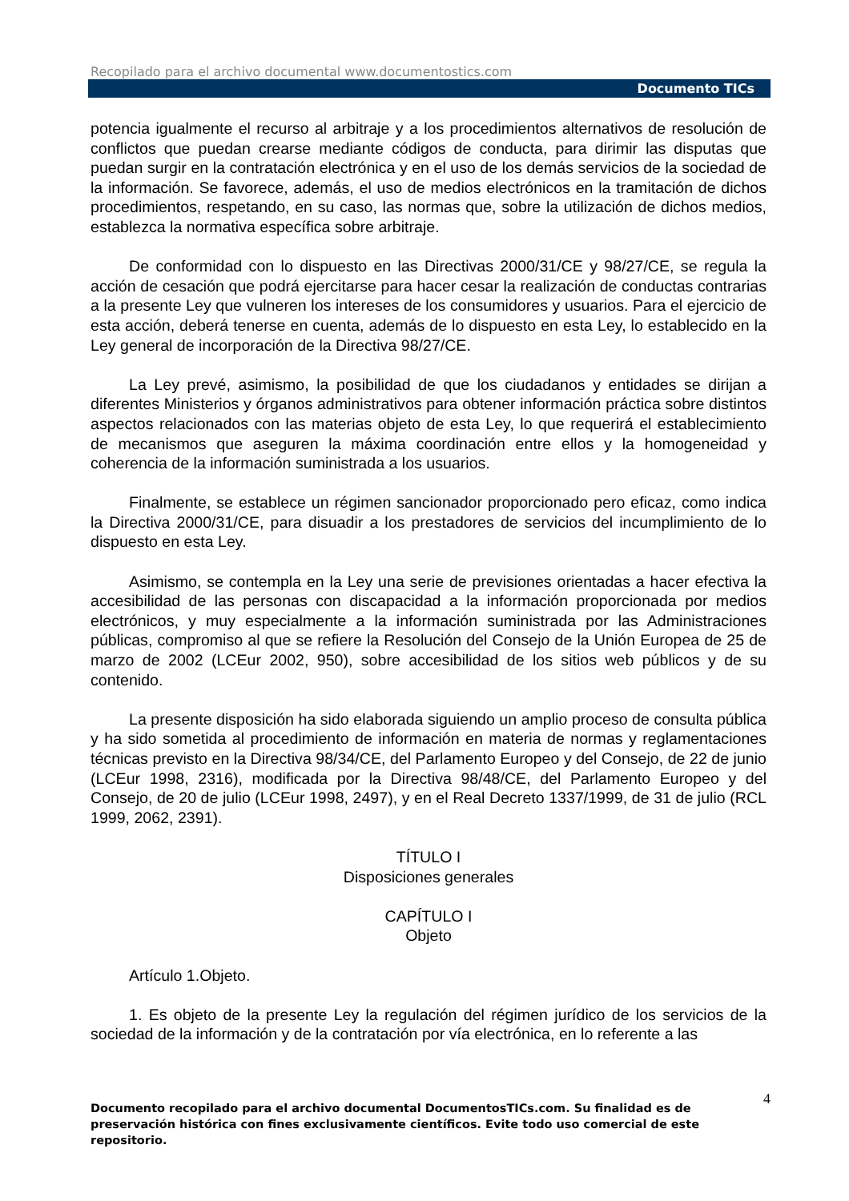Recopilado para el archivo documental www.documentostics.com
Documento TICs
potencia igualmente el recurso al arbitraje y a los procedimientos alternativos de resolución de conflictos que puedan crearse mediante códigos de conducta, para dirimir las disputas que puedan surgir en la contratación electrónica y en el uso de los demás servicios de la sociedad de la información. Se favorece, además, el uso de medios electrónicos en la tramitación de dichos procedimientos, respetando, en su caso, las normas que, sobre la utilización de dichos medios, establezca la normativa específica sobre arbitraje.
De conformidad con lo dispuesto en las Directivas 2000/31/CE y 98/27/CE, se regula la acción de cesación que podrá ejercitarse para hacer cesar la realización de conductas contrarias a la presente Ley que vulneren los intereses de los consumidores y usuarios. Para el ejercicio de esta acción, deberá tenerse en cuenta, además de lo dispuesto en esta Ley, lo establecido en la Ley general de incorporación de la Directiva 98/27/CE.
La Ley prevé, asimismo, la posibilidad de que los ciudadanos y entidades se dirijan a diferentes Ministerios y órganos administrativos para obtener información práctica sobre distintos aspectos relacionados con las materias objeto de esta Ley, lo que requerirá el establecimiento de mecanismos que aseguren la máxima coordinación entre ellos y la homogeneidad y coherencia de la información suministrada a los usuarios.
Finalmente, se establece un régimen sancionador proporcionado pero eficaz, como indica la Directiva 2000/31/CE, para disuadir a los prestadores de servicios del incumplimiento de lo dispuesto en esta Ley.
Asimismo, se contempla en la Ley una serie de previsiones orientadas a hacer efectiva la accesibilidad de las personas con discapacidad a la información proporcionada por medios electrónicos, y muy especialmente a la información suministrada por las Administraciones públicas, compromiso al que se refiere la Resolución del Consejo de la Unión Europea de 25 de marzo de 2002 (LCEur 2002, 950), sobre accesibilidad de los sitios web públicos y de su contenido.
La presente disposición ha sido elaborada siguiendo un amplio proceso de consulta pública y ha sido sometida al procedimiento de información en materia de normas y reglamentaciones técnicas previsto en la Directiva 98/34/CE, del Parlamento Europeo y del Consejo, de 22 de junio (LCEur 1998, 2316), modificada por la Directiva 98/48/CE, del Parlamento Europeo y del Consejo, de 20 de julio (LCEur 1998, 2497), y en el Real Decreto 1337/1999, de 31 de julio (RCL 1999, 2062, 2391).
TÍTULO I
Disposiciones generales
CAPÍTULO I
Objeto
Artículo 1.Objeto.
1. Es objeto de la presente Ley la regulación del régimen jurídico de los servicios de la sociedad de la información y de la contratación por vía electrónica, en lo referente a las
4 Documento recopilado para el archivo documental DocumentosTICs.com. Su finalidad es de preservación histórica con fines exclusivamente científicos. Evite todo uso comercial de este repositorio.